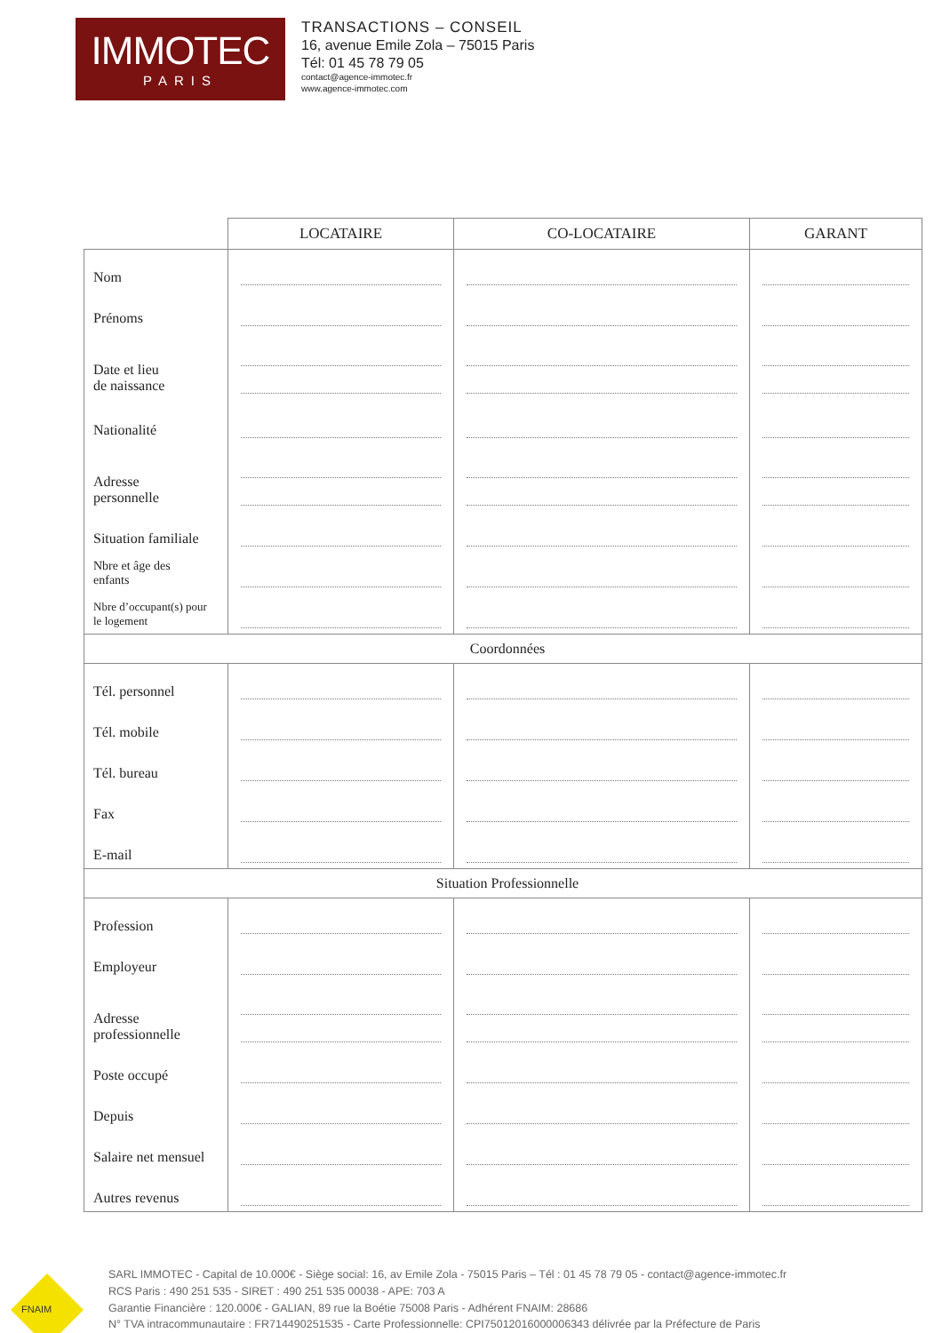IMMOTEC
PARIS
TRANSACTIONS – CONSEIL
16, avenue Emile Zola – 75015 Paris
Tél: 01 45 78 79 05
contact@agence-immotec.fr
www.agence-immotec.com
| | LOCATAIRE | CO-LOCATAIRE | GARANT |
| --- | --- | --- | --- |
| Nom | | | |
| Prénoms | | | |
| Date et lieu de naissance | | | |
| Nationalité | | | |
| Adresse personnelle | | | |
| Situation familiale | | | |
| Nbre et âge des enfants | | | |
| Nbre d’occupant(s) pour le logement | | | |
| Coordonnées | | | |
| Tél. personnel | | | |
| Tél. mobile | | | |
| Tél. bureau | | | |
| Fax | | | |
| E-mail | | | |
| Situation Professionnelle | | | |
| Profession | | | |
| Employeur | | | |
| Adresse professionnelle | | | |
| Poste occupé | | | |
| Depuis | | | |
| Salaire net mensuel | | | |
| Autres revenus | | | |
FNAIM
SARL IMMOTEC - Capital de 10.000€ - Siège social: 16, av Emile Zola - 75015 Paris – Tél : 01 45 78 79 05 - contact@agence-immotec.fr
RCS Paris : 490 251 535 - SIRET : 490 251 535 00038 - APE: 703 A
Garantie Financière : 120.000€ - GALIAN, 89 rue la Boétie 75008 Paris - Adhérent FNAIM: 28686
N° TVA intracommunautaire : FR714490251535 - Carte Professionnelle: CPI75012016000006343 délivrée par la Préfecture de Paris